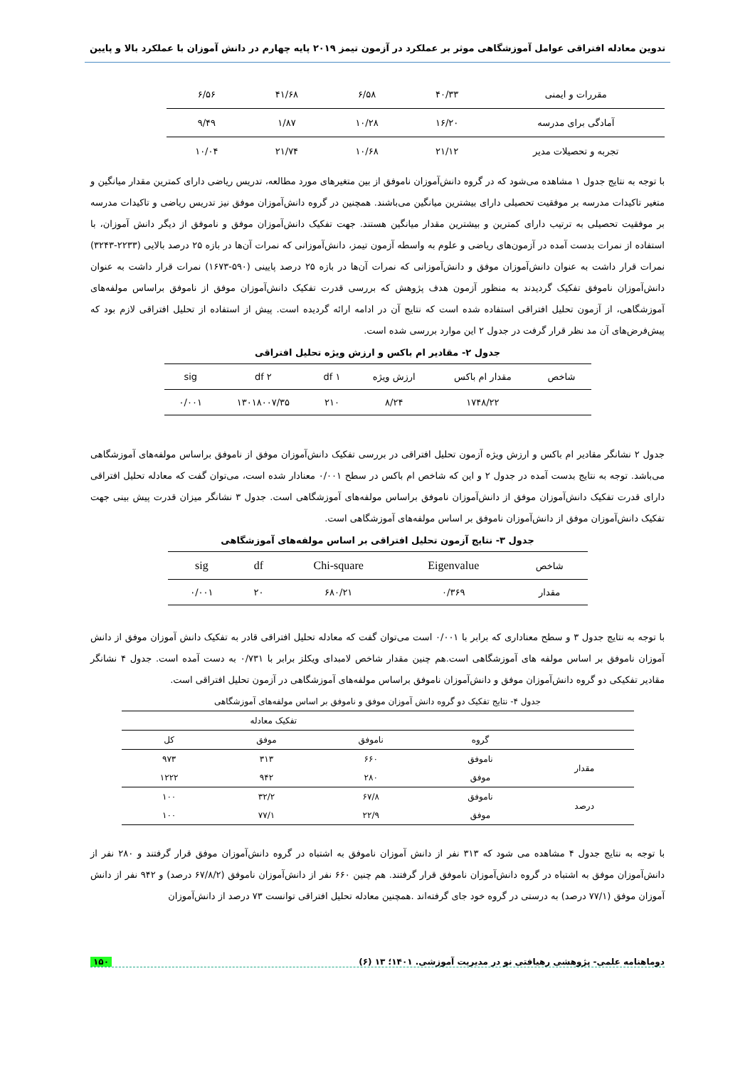تدوین معادله افتراقی عوامل آموزشگاهی موثر بر عملکرد در آزمون تیمز ۲۰۱۹ پایه چهارم در دانش آموزان با عملکرد بالا و پایین
| مقررات و ایمنی | ۴۰/۳۳ | ۶/۵۸ | ۴۱/۶۸ | ۶/۵۶ |
| آمادگی برای مدرسه | ۱۶/۲۰ | ۱۰/۲۸ | ۱/۸۷ | ۹/۴۹ |
| تجربه و تحصیلات مدیر | ۲۱/۱۲ | ۱۰/۶۸ | ۲۱/۷۴ | ۱۰/۰۴ |
با توجه به نتایج جدول ۱ مشاهده می‌شود که در گروه دانش‌آموزان ناموفق از بین متغیرهای مورد مطالعه، تدریس ریاضی دارای کمترین مقدار میانگین و متغیر تاکیدات مدرسه بر موفقیت تحصیلی دارای بیشترین میانگین می‌باشند. همچنین در گروه دانش‌آموزان موفق نیز تدریس ریاضی و تاکیدات مدرسه بر موفقیت تحصیلی به ترتیب دارای کمترین و بیشترین مقدار میانگین هستند. جهت تفکیک دانش‌آموزان موفق و ناموفق از دیگر دانش آموزان، با استفاده از نمرات بدست آمده در آزمون‌های ریاضی و علوم به واسطه آزمون تیمز، دانش‌آموزانی که نمرات آن‌ها در بازه ۲۵ درصد بالایی (۲۲۳۳-۳۲۴۳) نمرات قرار داشت به عنوان دانش‌آموزان موفق و دانش‌آموزانی که نمرات آن‌ها در بازه ۲۵ درصد پایینی (۵۹۰-۱۶۷۳) نمرات قرار داشت به عنوان دانش‌آموزان ناموفق تفکیک گردیدند به منظور آزمون هدف پژوهش که بررسی قدرت تفکیک دانش‌آموزان موفق از ناموفق براساس مولفه‌های آموزشگاهی، از آزمون تحلیل افتراقی استفاده شده است که نتایج آن در ادامه ارائه گردیده است. پیش از استفاده از تحلیل افتراقی لازم بود که پیش‌فرض‌های آن مد نظر قرار گرفت در جدول ۲ این موارد بررسی شده است.
جدول ۲- مقادیر ام باکس و ارزش ویژه تحلیل افتراقی
| شاخص | مقدار ام باکس | ارزش ویژه | df ۱ | df ۲ | sig |
| | ۱۷۴۸/۲۲ | ۸/۲۴ | ۲۱۰ | ۱۳۰۱۸۰۰۷/۳۵ | ۰/۰۰۱ |
جدول ۲ نشانگر مقادیر ام باکس و ارزش ویژه آزمون تحلیل افتراقی در بررسی تفکیک دانش‌آموزان موفق از ناموفق براساس مولفه‌های آموزشگاهی می‌باشد. توجه به نتایج بدست آمده در جدول ۲ و این که شاخص ام باکس در سطح ۰/۰۰۱ معنادار شده است، می‌توان گفت که معادله تحلیل افتراقی دارای قدرت تفکیک دانش‌آموزان موفق از دانش‌آموزان ناموفق براساس مولفه‌های آموزشگاهی است. جدول ۳ نشانگر میزان قدرت پیش بینی جهت تفکیک دانش‌آموزان موفق از دانش‌آموزان ناموفق بر اساس مولفه‌های آموزشگاهی است.
جدول ۳- نتایج آزمون تحلیل افتراقی بر اساس مولفه‌های آموزشگاهی
| شاخص | Eigenvalue | Chi-square | df | sig |
| مقدار | ۰/۳۶۹ | ۶۸۰/۲۱ | ۲۰ | ۰/۰۰۱ |
با توجه به نتایج جدول ۳ و سطح معناداری که برابر با ۰/۰۰۱ است می‌توان گفت که معادله تحلیل افتراقی قادر به تفکیک دانش آموزان موفق از دانش آموزان ناموفق بر اساس مولفه های آموزشگاهی است.هم چنین مقدار شاخص لامبدای ویکلز برابر با ۰/۷۳۱ به دست آمده است. جدول ۴ نشانگر مقادیر تفکیکی دو گروه دانش‌آموزان موفق و دانش‌آموزان ناموفق براساس مولفه‌های آموزشگاهی در آزمون تحلیل افتراقی است.
جدول ۴- نتایج تفکیک دو گروه دانش آموزان موفق و ناموفق بر اساس مولفه‌های آموزشگاهی
| | | تفکیک معادله | | |
| | گروه | ناموفق | موفق | کل |
| مقدار | ناموفق | ۶۶۰ | ۳۱۳ | ۹۷۳ |
| | موفق | ۲۸۰ | ۹۴۲ | ۱۲۲۲ |
| درصد | ناموفق | ۶۷/۸ | ۳۲/۲ | ۱۰۰ |
| | موفق | ۲۲/۹ | ۷۷/۱ | ۱۰۰ |
با توجه به نتایج جدول ۴ مشاهده می شود که ۳۱۳ نفر از دانش آموزان ناموفق به اشتباه در گروه دانش‌آموزان موفق قرار گرفتند و ۲۸۰ نفر از دانش‌آموزان موفق به اشتباه در گروه دانش‌آموزان ناموفق قرار گرفتند. هم چنین ۶۶۰ نفر از دانش‌آموزان ناموفق (۶۷/۸/۲ درصد) و ۹۴۲ نفر از دانش آموزان موفق (۷۷/۱ درصد) به درستی در گروه خود جای گرفته‌اند .همچنین معادله تحلیل افتراقی توانست ۷۳ درصد از دانش‌آموزان
دوماهنامه علمی- پژوهشی رهیافتی نو در مدیریت آموزشی. ۱۴۰۱؛ ۱۳ (۶) ۱۵۰